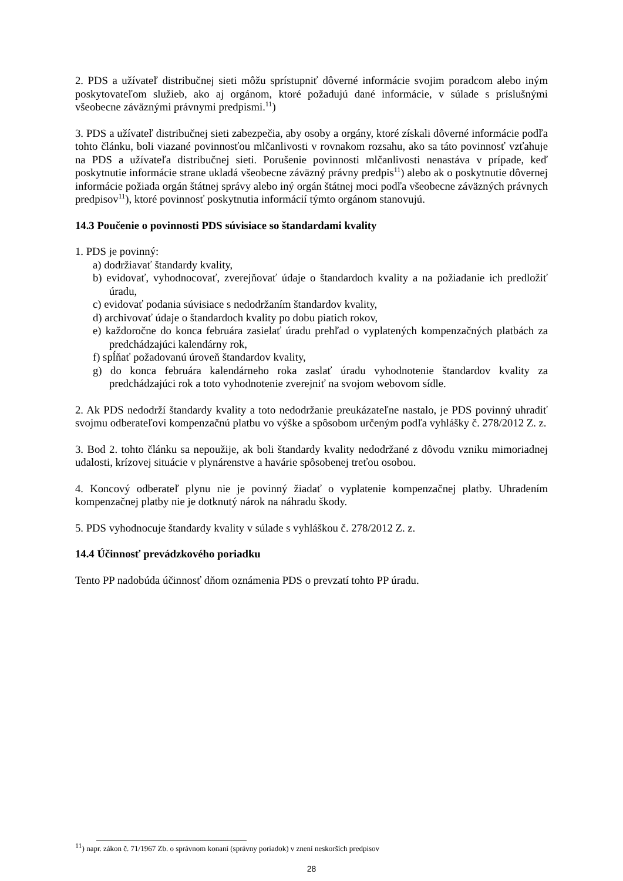2. PDS a užívateľ distribučnej sieti môžu sprístupniť dôverné informácie svojim poradcom alebo iným poskytovateľom služieb, ako aj orgánom, ktoré požadujú dané informácie, v súlade s príslušnými všeobecne záväznými právnymi predpismi.<sup>11</sup>)
3. PDS a užívateľ distribučnej sieti zabezpečia, aby osoby a orgány, ktoré získali dôverné informácie podľa tohto článku, boli viazané povinnosťou mlčanlivosti v rovnakom rozsahu, ako sa táto povinnosť vzťahuje na PDS a užívateľa distribučnej sieti. Porušenie povinnosti mlčanlivosti nenastáva v prípade, keď poskytnutie informácie strane ukladá všeobecne záväzný právny predpis<sup>11</sup>) alebo ak o poskytnutie dôvernej informácie požiada orgán štátnej správy alebo iný orgán štátnej moci podľa všeobecne záväzných právnych predpisov<sup>11</sup>), ktoré povinnosť poskytnutia informácií týmto orgánom stanovujú.
14.3 Poučenie o povinnosti PDS súvisiace so štandardami kvality
1. PDS je povinný:
a) dodržiavať štandardy kvality,
b) evidovať, vyhodnocovať, zverejňovať údaje o štandardoch kvality a na požiadanie ich predložiť úradu,
c) evidovať podania súvisiace s nedodržaním štandardov kvality,
d) archivovať údaje o štandardoch kvality po dobu piatich rokov,
e) každoročne do konca februára zasielať úradu prehľad o vyplatených kompenzačných platbách za predchádzajúci kalendárny rok,
f) spĺňať požadovanú úroveň štandardov kvality,
g) do konca februára kalendárneho roka zaslať úradu vyhodnotenie štandardov kvality za predchádzajúci rok a toto vyhodnotenie zverejniť na svojom webovom sídle.
2. Ak PDS nedodrží štandardy kvality a toto nedodržanie preukázateľne nastalo, je PDS povinný uhradiť svojmu odberateľovi kompenzačnú platbu vo výške a spôsobom určeným podľa vyhlášky č. 278/2012 Z. z.
3. Bod 2. tohto článku sa nepoužije, ak boli štandardy kvality nedodržané z dôvodu vzniku mimoriadnej udalosti, krízovej situácie v plynárenstve a havárie spôsobenej treťou osobou.
4. Koncový odberateľ plynu nie je povinný žiadať o vyplatenie kompenzačnej platby. Uhradením kompenzačnej platby nie je dotknutý nárok na náhradu škody.
5. PDS vyhodnocuje štandardy kvality v súlade s vyhláškou č. 278/2012 Z. z.
14.4 Účinnosť prevádzkového poriadku
Tento PP nadobúda účinnosť dňom oznámenia PDS o prevzatí tohto PP úradu.
<sup>11</sup>) napr. zákon č. 71/1967 Zb. o správnom konaní (správny poriadok) v znení neskorších predpisov
28